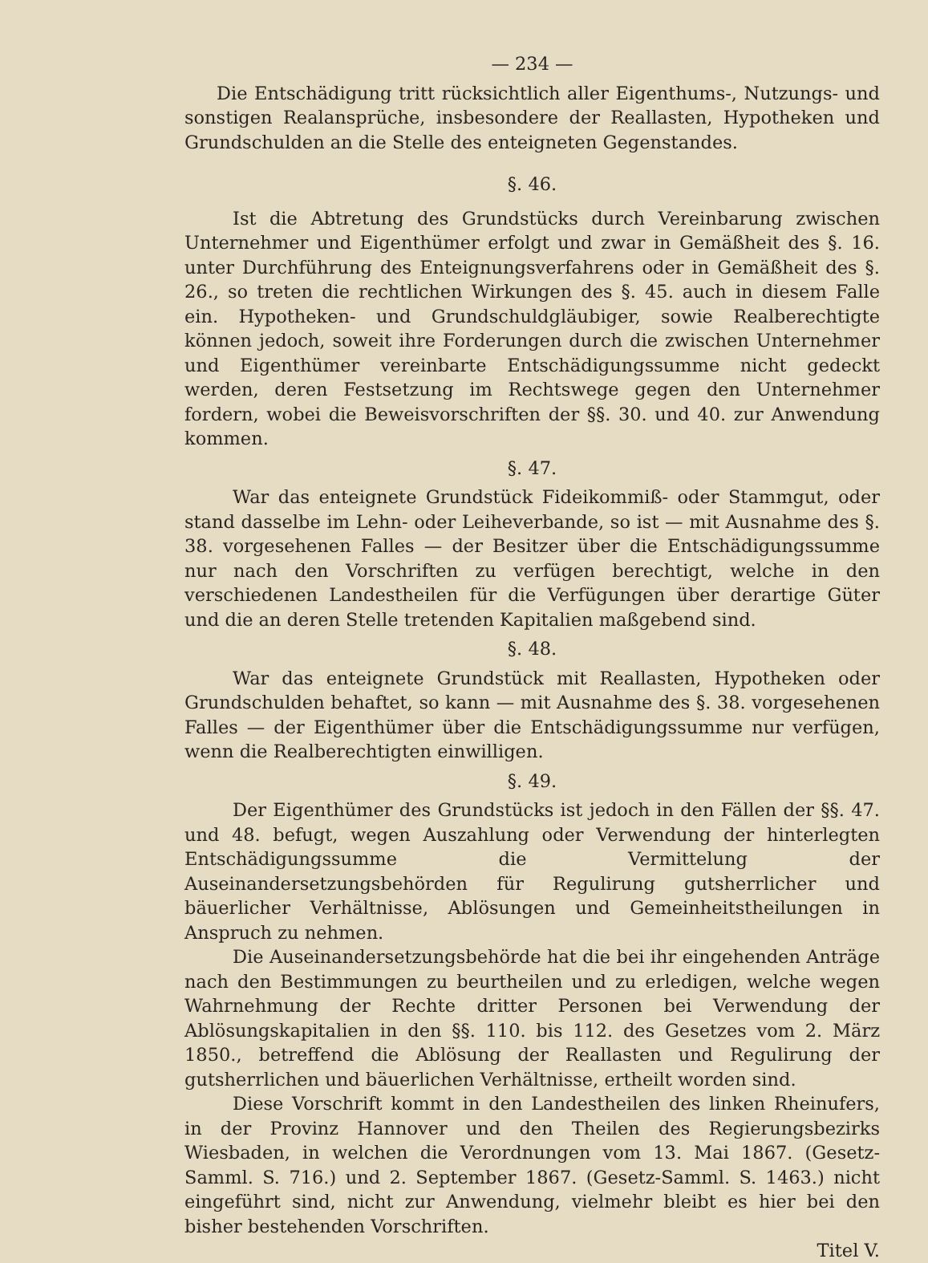— 234 —
Die Entschädigung tritt rücksichtlich aller Eigenthums-, Nutzungs- und sonstigen Realansprüche, insbesondere der Reallasten, Hypotheken und Grundschulden an die Stelle des enteigneten Gegenstandes.
§. 46.
Ist die Abtretung des Grundstücks durch Vereinbarung zwischen Unternehmer und Eigenthümer erfolgt und zwar in Gemäßheit des §. 16. unter Durchführung des Enteignungsverfahrens oder in Gemäßheit des §. 26., so treten die rechtlichen Wirkungen des §. 45. auch in diesem Falle ein. Hypotheken- und Grundschuldgläubiger, sowie Realberechtigte können jedoch, soweit ihre Forderungen durch die zwischen Unternehmer und Eigenthümer vereinbarte Entschädigungssumme nicht gedeckt werden, deren Festsetzung im Rechtswege gegen den Unternehmer fordern, wobei die Beweisvorschriften der §§. 30. und 40. zur Anwendung kommen.
§. 47.
War das enteignete Grundstück Fideikommiß- oder Stammgut, oder stand dasselbe im Lehn- oder Leiheverbande, so ist — mit Ausnahme des §. 38. vorgesehenen Falles — der Besitzer über die Entschädigungssumme nur nach den Vorschriften zu verfügen berechtigt, welche in den verschiedenen Landestheilen für die Verfügungen über derartige Güter und die an deren Stelle tretenden Kapitalien maßgebend sind.
§. 48.
War das enteignete Grundstück mit Reallasten, Hypotheken oder Grundschulden behaftet, so kann — mit Ausnahme des §. 38. vorgesehenen Falles — der Eigenthümer über die Entschädigungssumme nur verfügen, wenn die Realberechtigten einwilligen.
§. 49.
Der Eigenthümer des Grundstücks ist jedoch in den Fällen der §§. 47. und 48. befugt, wegen Auszahlung oder Verwendung der hinterlegten Entschädigungssumme die Vermittelung der Auseinandersetzungsbehörden für Regulirung gutsherrlicher und bäuerlicher Verhältnisse, Ablösungen und Gemeinheitstheilungen in Anspruch zu nehmen.
Die Auseinandersetzungsbehörde hat die bei ihr eingehenden Anträge nach den Bestimmungen zu beurtheilen und zu erledigen, welche wegen Wahrnehmung der Rechte dritter Personen bei Verwendung der Ablösungskapitalien in den §§. 110. bis 112. des Gesetzes vom 2. März 1850., betreffend die Ablösung der Reallasten und Regulirung der gutsherrlichen und bäuerlichen Verhältnisse, ertheilt worden sind.
Diese Vorschrift kommt in den Landestheilen des linken Rheinufers, in der Provinz Hannover und den Theilen des Regierungsbezirks Wiesbaden, in welchen die Verordnungen vom 13. Mai 1867. (Gesetz-Samml. S. 716.) und 2. September 1867. (Gesetz-Samml. S. 1463.) nicht eingeführt sind, nicht zur Anwendung, vielmehr bleibt es hier bei den bisher bestehenden Vorschriften.
Titel V.